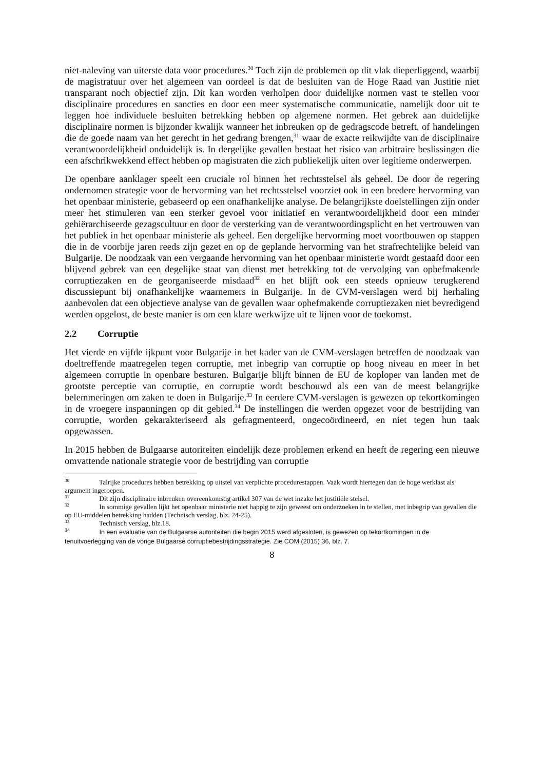niet-naleving van uiterste data voor procedures.<sup>30</sup> Toch zijn de problemen op dit vlak dieperliggend, waarbij de magistratuur over het algemeen van oordeel is dat de besluiten van de Hoge Raad van Justitie niet transparant noch objectief zijn. Dit kan worden verholpen door duidelijke normen vast te stellen voor disciplinaire procedures en sancties en door een meer systematische communicatie, namelijk door uit te leggen hoe individuele besluiten betrekking hebben op algemene normen. Het gebrek aan duidelijke disciplinaire normen is bijzonder kwalijk wanneer het inbreuken op de gedragscode betreft, of handelingen die de goede naam van het gerecht in het gedrang brengen,<sup>31</sup> waar de exacte reikwijdte van de disciplinaire verantwoordelijkheid onduidelijk is. In dergelijke gevallen bestaat het risico van arbitraire beslissingen die een afschrikwekkend effect hebben op magistraten die zich publiekelijk uiten over legitieme onderwerpen.
De openbare aanklager speelt een cruciale rol binnen het rechtsstelsel als geheel. De door de regering ondernomen strategie voor de hervorming van het rechtsstelsel voorziet ook in een bredere hervorming van het openbaar ministerie, gebaseerd op een onafhankelijke analyse. De belangrijkste doelstellingen zijn onder meer het stimuleren van een sterker gevoel voor initiatief en verantwoordelijkheid door een minder gehiërarchiseerde gezagscultuur en door de versterking van de verantwoordingsplicht en het vertrouwen van het publiek in het openbaar ministerie als geheel. Een dergelijke hervorming moet voortbouwen op stappen die in de voorbije jaren reeds zijn gezet en op de geplande hervorming van het strafrechtelijke beleid van Bulgarije. De noodzaak van een vergaande hervorming van het openbaar ministerie wordt gestaafd door een blijvend gebrek van een degelijke staat van dienst met betrekking tot de vervolging van ophefmakende corruptiezaken en de georganiseerde misdaad<sup>32</sup> en het blijft ook een steeds opnieuw terugkerend discussiepunt bij onafhankelijke waarnemers in Bulgarije. In de CVM-verslagen werd bij herhaling aanbevolen dat een objectieve analyse van de gevallen waar ophefmakende corruptiezaken niet bevredigend werden opgelost, de beste manier is om een klare werkwijze uit te lijnen voor de toekomst.
2.2 Corruptie
Het vierde en vijfde ijkpunt voor Bulgarije in het kader van de CVM-verslagen betreffen de noodzaak van doeltreffende maatregelen tegen corruptie, met inbegrip van corruptie op hoog niveau en meer in het algemeen corruptie in openbare besturen. Bulgarije blijft binnen de EU de koploper van landen met de grootste perceptie van corruptie, en corruptie wordt beschouwd als een van de meest belangrijke belemmeringen om zaken te doen in Bulgarije.<sup>33</sup> In eerdere CVM-verslagen is gewezen op tekortkomingen in de vroegere inspanningen op dit gebied.<sup>34</sup> De instellingen die werden opgezet voor de bestrijding van corruptie, worden gekarakteriseerd als gefragmenteerd, ongecoördineerd, en niet tegen hun taak opgewassen.
In 2015 hebben de Bulgaarse autoriteiten eindelijk deze problemen erkend en heeft de regering een nieuwe omvattende nationale strategie voor de bestrijding van corruptie
<sup>30</sup> Talrijke procedures hebben betrekking op uitstel van verplichte procedurestappen. Vaak wordt hiertegen dan de hoge werklast als argument ingeroepen.
<sup>31</sup> Dit zijn disciplinaire inbreuken overeenkomstig artikel 307 van de wet inzake het justitiële stelsel.
<sup>32</sup> In sommige gevallen lijkt het openbaar ministerie niet happig te zijn geweest om onderzoeken in te stellen, met inbegrip van gevallen die op EU-middelen betrekking hadden (Technisch verslag, blz. 24-25).
<sup>33</sup> Technisch verslag, blz.18.
<sup>34</sup> In een evaluatie van de Bulgaarse autoriteiten die begin 2015 werd afgesloten, is gewezen op tekortkomingen in de tenuitvoerlegging van de vorige Bulgaarse corruptiebestrijdingsstrategie. Zie COM (2015) 36, blz. 7.
8